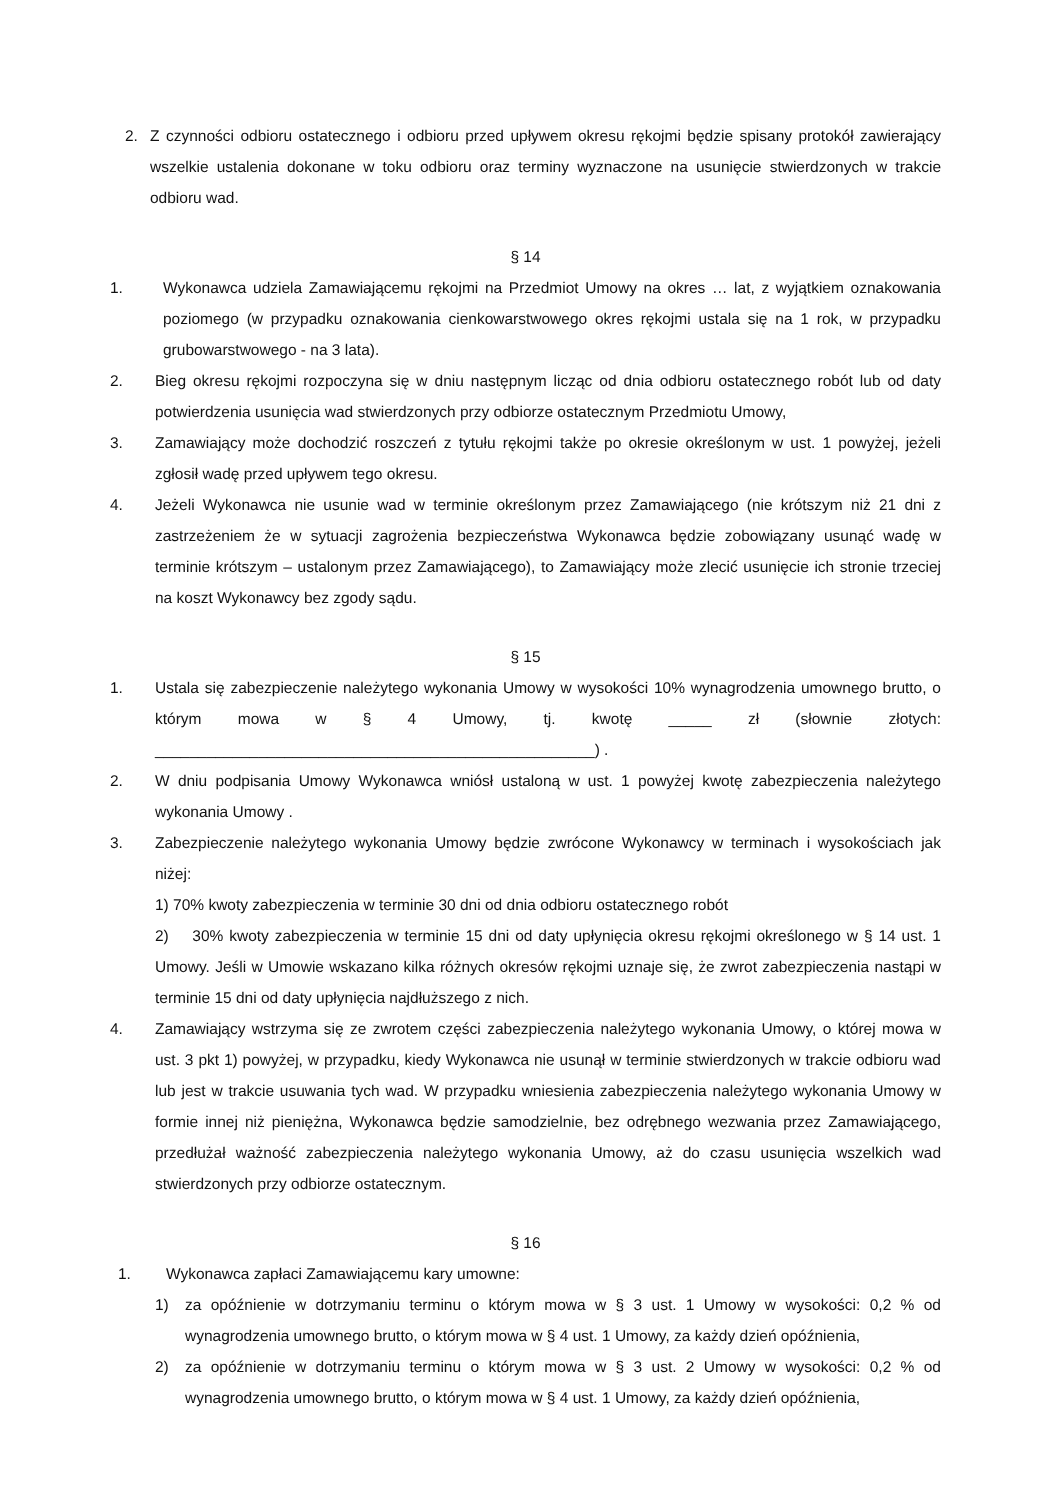2. Z czynności odbioru ostatecznego i odbioru przed upływem okresu rękojmi będzie spisany protokół zawierający wszelkie ustalenia dokonane w toku odbioru oraz terminy wyznaczone na usunięcie stwierdzonych w trakcie odbioru wad.
§ 14
1. Wykonawca udziela Zamawiającemu rękojmi na Przedmiot Umowy na okres … lat, z wyjątkiem oznakowania poziomego (w przypadku oznakowania cienkowarstwowego okres rękojmi ustala się na 1 rok, w przypadku grubowarstwowego - na 3 lata).
2. Bieg okresu rękojmi rozpoczyna się w dniu następnym licząc od dnia odbioru ostatecznego robót lub od daty potwierdzenia usunięcia wad stwierdzonych przy odbiorze ostatecznym Przedmiotu Umowy,
3. Zamawiający może dochodzić roszczeń z tytułu rękojmi także po okresie określonym w ust. 1 powyżej, jeżeli zgłosił wadę przed upływem tego okresu.
4. Jeżeli Wykonawca nie usunie wad w terminie określonym przez Zamawiającego (nie krótszym niż 21 dni z zastrzeżeniem że w sytuacji zagrożenia bezpieczeństwa Wykonawca będzie zobowiązany usunąć wadę w terminie krótszym – ustalonym przez Zamawiającego), to Zamawiający może zlecić usunięcie ich stronie trzeciej na koszt Wykonawcy bez zgody sądu.
§ 15
1. Ustala się zabezpieczenie należytego wykonania Umowy w wysokości 10% wynagrodzenia umownego brutto, o którym mowa w § 4 Umowy, tj. kwotę _____ zł (słownie złotych: ___________________________________________________) .
2. W dniu podpisania Umowy Wykonawca wniósł ustaloną w ust. 1 powyżej kwotę zabezpieczenia należytego wykonania Umowy .
3. Zabezpieczenie należytego wykonania Umowy będzie zwrócone Wykonawcy w terminach i wysokościach jak niżej:
1) 70% kwoty zabezpieczenia w terminie 30 dni od dnia odbioru ostatecznego robót
2) 30% kwoty zabezpieczenia w terminie 15 dni od daty upłynięcia okresu rękojmi określonego w § 14 ust. 1 Umowy. Jeśli w Umowie wskazano kilka różnych okresów rękojmi uznaje się, że zwrot zabezpieczenia nastąpi w terminie 15 dni od daty upłynięcia najdłuższego z nich.
4. Zamawiający wstrzyma się ze zwrotem części zabezpieczenia należytego wykonania Umowy, o której mowa w ust. 3 pkt 1) powyżej, w przypadku, kiedy Wykonawca nie usunął w terminie stwierdzonych w trakcie odbioru wad lub jest w trakcie usuwania tych wad. W przypadku wniesienia zabezpieczenia należytego wykonania Umowy w formie innej niż pieniężna, Wykonawca będzie samodzielnie, bez odrębnego wezwania przez Zamawiającego, przedłużał ważność zabezpieczenia należytego wykonania Umowy, aż do czasu usunięcia wszelkich wad stwierdzonych przy odbiorze ostatecznym.
§ 16
1. Wykonawca zapłaci Zamawiającemu kary umowne:
1) za opóźnienie w dotrzymaniu terminu o którym mowa w § 3 ust. 1 Umowy w wysokości: 0,2 % od wynagrodzenia umownego brutto, o którym mowa w § 4 ust. 1 Umowy, za każdy dzień opóźnienia,
2) za opóźnienie w dotrzymaniu terminu o którym mowa w § 3 ust. 2 Umowy w wysokości: 0,2 % od wynagrodzenia umownego brutto, o którym mowa w § 4 ust. 1 Umowy, za każdy dzień opóźnienia,